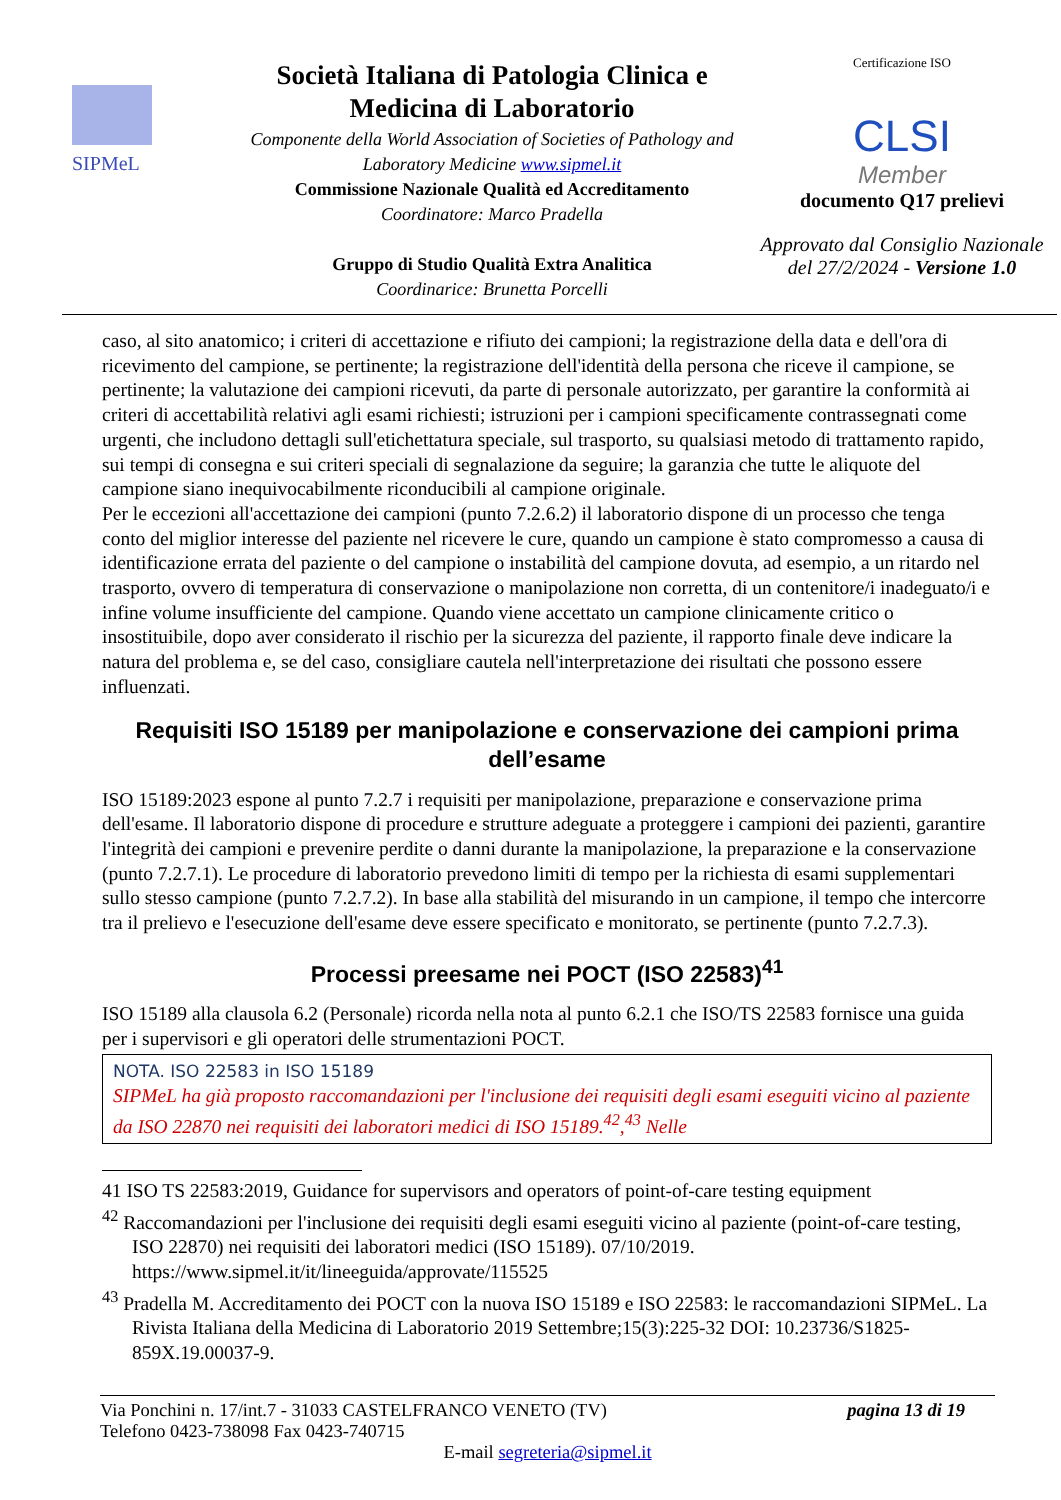SIPMeL
Società Italiana di Patologia Clinica e Medicina di Laboratorio
Componente della World Association of Societies of Pathology and Laboratory Medicine www.sipmel.it
Commissione Nazionale Qualità ed Accreditamento
Coordinatore: Marco Pradella
Gruppo di Studio Qualità Extra Analitica
Coordinarice: Brunetta Porcelli
Certificazione ISO
CLSI
Member
documento Q17 prelievi
Approvato dal Consiglio Nazionale del 27/2/2024 - Versione 1.0
caso, al sito anatomico; i criteri di accettazione e rifiuto dei campioni; la registrazione della data e dell'ora di ricevimento del campione, se pertinente; la registrazione dell'identità della persona che riceve il campione, se pertinente; la valutazione dei campioni ricevuti, da parte di personale autorizzato, per garantire la conformità ai criteri di accettabilità relativi agli esami richiesti; istruzioni per i campioni specificamente contrassegnati come urgenti, che includono dettagli sull'etichettatura speciale, sul trasporto, su qualsiasi metodo di trattamento rapido, sui tempi di consegna e sui criteri speciali di segnalazione da seguire; la garanzia che tutte le aliquote del campione siano inequivocabilmente riconducibili al campione originale.
Per le eccezioni all'accettazione dei campioni (punto 7.2.6.2) il laboratorio dispone di un processo che tenga conto del miglior interesse del paziente nel ricevere le cure, quando un campione è stato compromesso a causa di identificazione errata del paziente o del campione o instabilità del campione dovuta, ad esempio, a un ritardo nel trasporto, ovvero di temperatura di conservazione o manipolazione non corretta, di un contenitore/i inadeguato/i e infine volume insufficiente del campione. Quando viene accettato un campione clinicamente critico o insostituibile, dopo aver considerato il rischio per la sicurezza del paziente, il rapporto finale deve indicare la natura del problema e, se del caso, consigliare cautela nell'interpretazione dei risultati che possono essere influenzati.
Requisiti ISO 15189 per manipolazione e conservazione dei campioni prima dell’esame
ISO 15189:2023 espone al punto 7.2.7 i requisiti per manipolazione, preparazione e conservazione prima dell'esame. Il laboratorio dispone di procedure e strutture adeguate a proteggere i campioni dei pazienti, garantire l'integrità dei campioni e prevenire perdite o danni durante la manipolazione, la preparazione e la conservazione (punto 7.2.7.1). Le procedure di laboratorio prevedono limiti di tempo per la richiesta di esami supplementari sullo stesso campione (punto 7.2.7.2). In base alla stabilità del misurando in un campione, il tempo che intercorre tra il prelievo e l'esecuzione dell'esame deve essere specificato e monitorato, se pertinente (punto 7.2.7.3).
Processi preesame nei POCT (ISO 22583)<sup>41</sup>
ISO 15189 alla clausola 6.2 (Personale) ricorda nella nota al punto 6.2.1 che ISO/TS 22583 fornisce una guida per i supervisori e gli operatori delle strumentazioni POCT.
NOTA. ISO 22583 in ISO 15189
SIPMeL ha già proposto raccomandazioni per l'inclusione dei requisiti degli esami eseguiti vicino al paziente da ISO 22870 nei requisiti dei laboratori medici di ISO 15189.<sup>42</sup>,<sup>43</sup> Nelle
41 ISO TS 22583:2019, Guidance for supervisors and operators of point-of-care testing equipment
<sup>42</sup> Raccomandazioni per l'inclusione dei requisiti degli esami eseguiti vicino al paziente (point-of-care testing, ISO 22870) nei requisiti dei laboratori medici (ISO 15189). 07/10/2019. https://www.sipmel.it/it/lineeguida/approvate/115525
<sup>43</sup> Pradella M. Accreditamento dei POCT con la nuova ISO 15189 e ISO 22583: le raccomandazioni SIPMeL. La Rivista Italiana della Medicina di Laboratorio 2019 Settembre;15(3):225-32 DOI: 10.23736/S1825-859X.19.00037-9.
Via Ponchini n. 17/int.7 - 31033 CASTELFRANCO VENETO (TV) pagina 13 di 19
Telefono 0423-738098 Fax 0423-740715
E-mail segreteria@sipmel.it